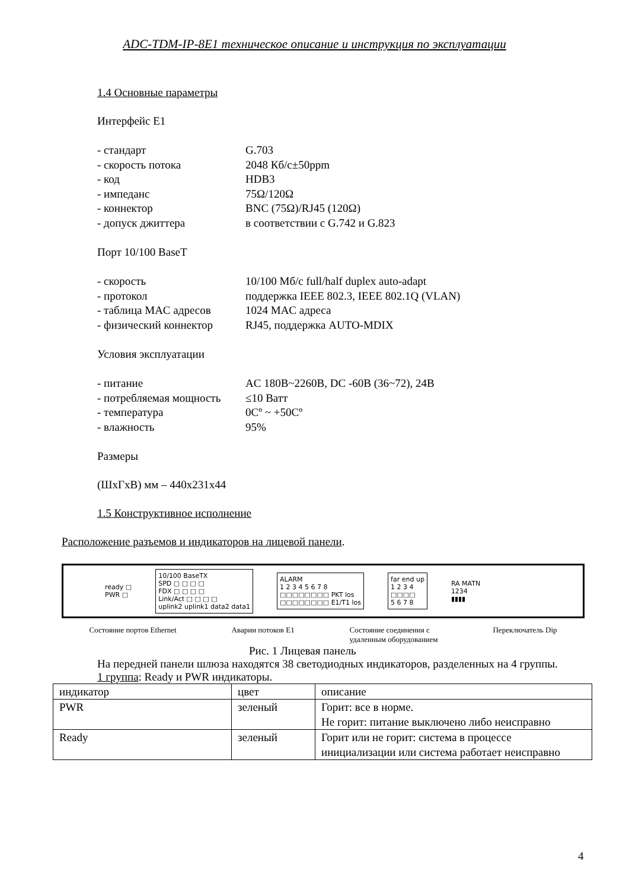ADC-TDM-IP-8E1 техническое описание и инструкция по эксплуатации
1.4 Основные параметры
Интерфейс E1
- стандарт G.703 - скорость потока 2048 Кб/с±50ppm - код HDB3 - импеданс 75Ω/120Ω - коннектор BNC (75Ω)/RJ45 (120Ω) - допуск джиттера в соответствии с G.742 и G.823
Порт 10/100 BaseT
- скорость 10/100 Мб/с full/half duplex auto-adapt - протокол поддержка IEEE 802.3, IEEE 802.1Q (VLAN) - таблица MAC адресов 1024 MAC адреса - физический коннектор RJ45, поддержка AUTO-MDIX
Условия эксплуатации
- питание AC 180В~2260В, DC -60В (36~72), 24В - потребляемая мощность ≤10 Ватт - температура 0Сº ~ +50Сº - влажность 95%
Размеры
(ШхГхВ) мм – 440х231х44
1.5 Конструктивное исполнение
Расположение разъемов и индикаторов на лицевой панели.
ready □
PWR □
10/100 BaseTX
SPD □ □ □ □
FDX □ □ □ □
Link/Act □ □ □ □
uplink2 uplink1 data2 data1
ALARM
1 2 3 4 5 6 7 8
□□□□□□□□ PKT los
□□□□□□□□ E1/T1 los
far end up
1 2 3 4
□□□□
5 6 7 8
RA MATN
1234
▮▮▮▮
Состояние портов Ethernet Аварии потоков E1 Состояние соединения с
удаленным оборудованием Переключатель Dip
Рис. 1 Лицевая панель
На передней панели шлюза находятся 38 светодиодных индикаторов, разделенных на 4 группы.
1 группа: Ready и PWR индикаторы.
| индикатор | цвет | описание |
| PWR | зеленый | Горит: все в норме. Не горит: питание выключено либо неисправно |
| Ready | зеленый | Горит или не горит: система в процессе инициализации или система работает неисправно |
4